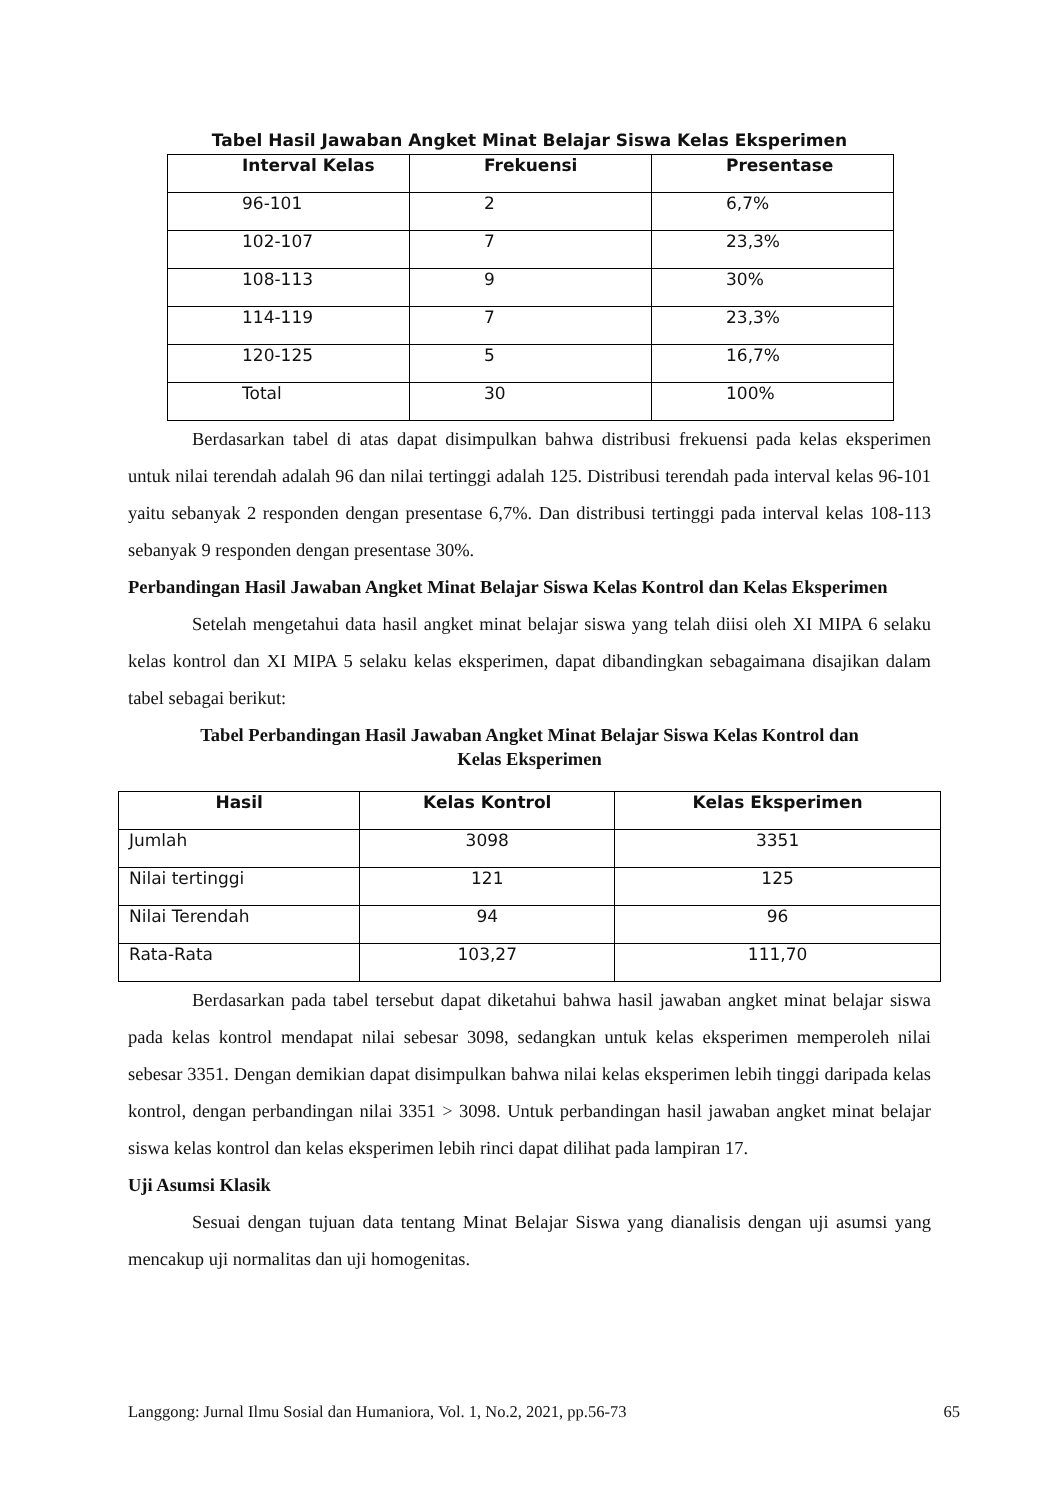Tabel Hasil Jawaban Angket Minat Belajar Siswa Kelas Eksperimen
| Interval Kelas | Frekuensi | Presentase |
| --- | --- | --- |
| 96-101 | 2 | 6,7% |
| 102-107 | 7 | 23,3% |
| 108-113 | 9 | 30% |
| 114-119 | 7 | 23,3% |
| 120-125 | 5 | 16,7% |
| Total | 30 | 100% |
Berdasarkan tabel di atas dapat disimpulkan bahwa distribusi frekuensi pada kelas eksperimen untuk nilai terendah adalah 96 dan nilai tertinggi adalah 125. Distribusi terendah pada interval kelas 96-101 yaitu sebanyak 2 responden dengan presentase 6,7%. Dan distribusi tertinggi pada interval kelas 108-113 sebanyak 9 responden dengan presentase 30%.
Perbandingan Hasil Jawaban Angket Minat Belajar Siswa Kelas Kontrol dan Kelas Eksperimen
Setelah mengetahui data hasil angket minat belajar siswa yang telah diisi oleh XI MIPA 6 selaku kelas kontrol dan XI MIPA 5 selaku kelas eksperimen, dapat dibandingkan sebagaimana disajikan dalam tabel sebagai berikut:
Tabel Perbandingan Hasil Jawaban Angket Minat Belajar Siswa Kelas Kontrol dan
Kelas Eksperimen
| Hasil | Kelas Kontrol | Kelas Eksperimen |
| --- | --- | --- |
| Jumlah | 3098 | 3351 |
| Nilai tertinggi | 121 | 125 |
| Nilai Terendah | 94 | 96 |
| Rata-Rata | 103,27 | 111,70 |
Berdasarkan pada tabel tersebut dapat diketahui bahwa hasil jawaban angket minat belajar siswa pada kelas kontrol mendapat nilai sebesar 3098, sedangkan untuk kelas eksperimen memperoleh nilai sebesar 3351. Dengan demikian dapat disimpulkan bahwa nilai kelas eksperimen lebih tinggi daripada kelas kontrol, dengan perbandingan nilai 3351 > 3098. Untuk perbandingan hasil jawaban angket minat belajar siswa kelas kontrol dan kelas eksperimen lebih rinci dapat dilihat pada lampiran 17.
Uji Asumsi Klasik
Sesuai dengan tujuan data tentang Minat Belajar Siswa yang dianalisis dengan uji asumsi yang mencakup uji normalitas dan uji homogenitas.
Langgong: Jurnal Ilmu Sosial dan Humaniora, Vol. 1, No.2, 2021, pp.56-73 65